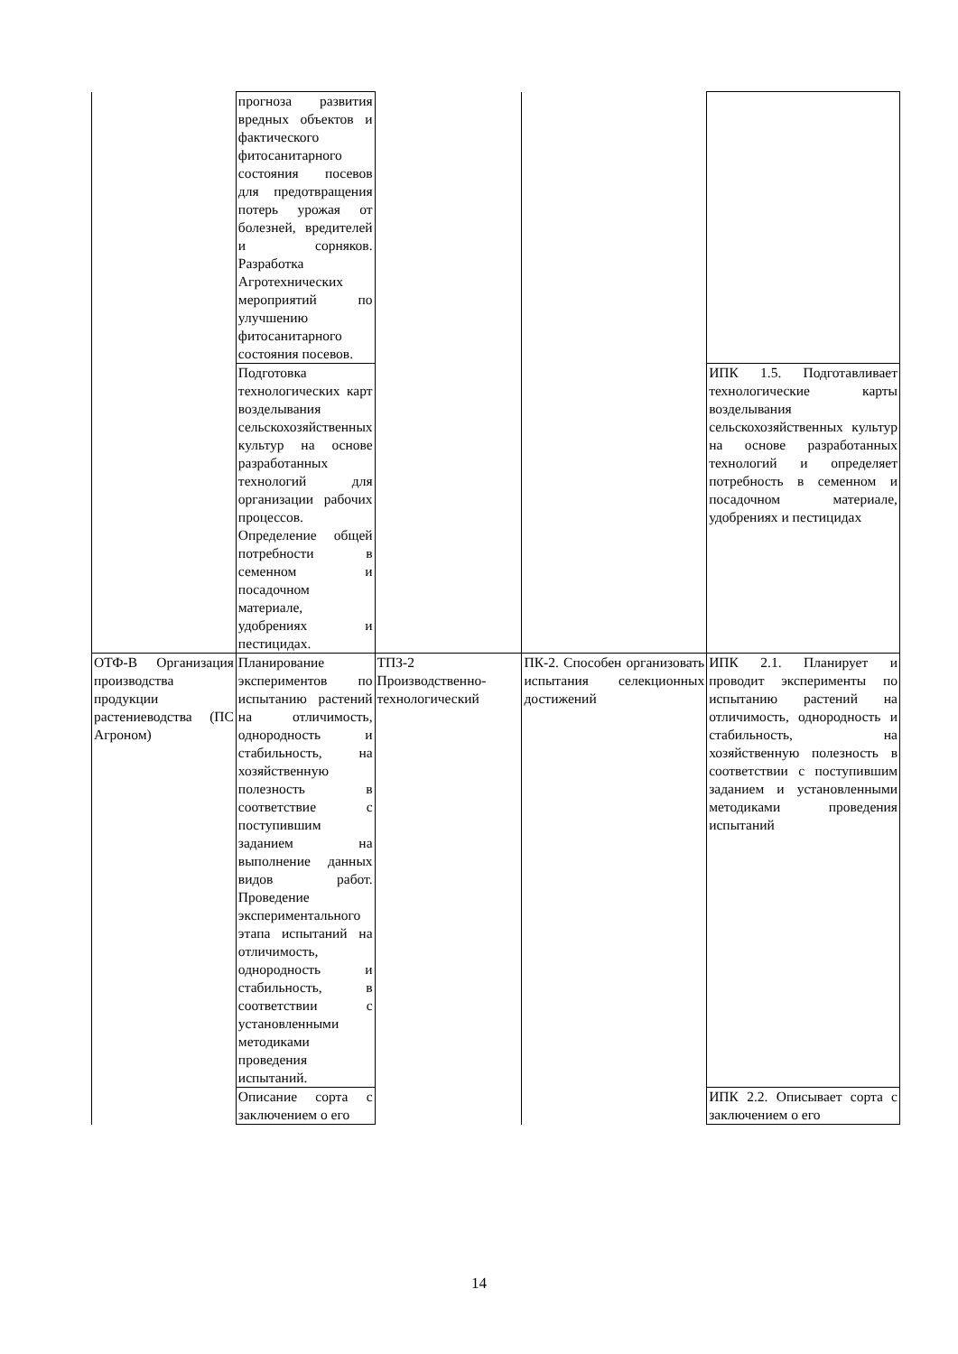| | прогноза развития вредных объектов и фактического фитосанитарного состояния посевов для предотвращения потерь урожая от болезней, вредителей и сорняков. Разработка Агротехнических мероприятий по улучшению фитосанитарного состояния посевов. | | | |
| | Подготовка технологических карт возделывания сельскохозяйственных культур на основе разработанных технологий для организации рабочих процессов. Определение общей потребности в семенном и посадочном материале, удобрениях и пестицидах. | | | ИПК 1.5. Подготавливает технологические карты возделывания сельскохозяйственных культур на основе разработанных технологий и определяет потребность в семенном и посадочном материале, удобрениях и пестицидах |
| ОТФ-В Организация производства продукции растениеводства (ПС Агроном) | Планирование экспериментов по испытанию растений на отличимость, однородность и стабильность, на хозяйственную полезность в соответствие с поступившим заданием на выполнение данных видов работ. Проведение экспериментального этапа испытаний на отличимость, однородность и стабильность, в соответствии с установленными методиками проведения испытаний. | ТПЗ-2 Производственно-технологический | ПК-2. Способен организовать испытания селекционных достижений | ИПК 2.1. Планирует и проводит эксперименты по испытанию растений на отличимость, однородность и стабильность, на хозяйственную полезность в соответствии с поступившим заданием и установленными методиками проведения испытаний |
| | Описание сорта с заключением о его | | | ИПК 2.2. Описывает сорта с заключением о его |
14